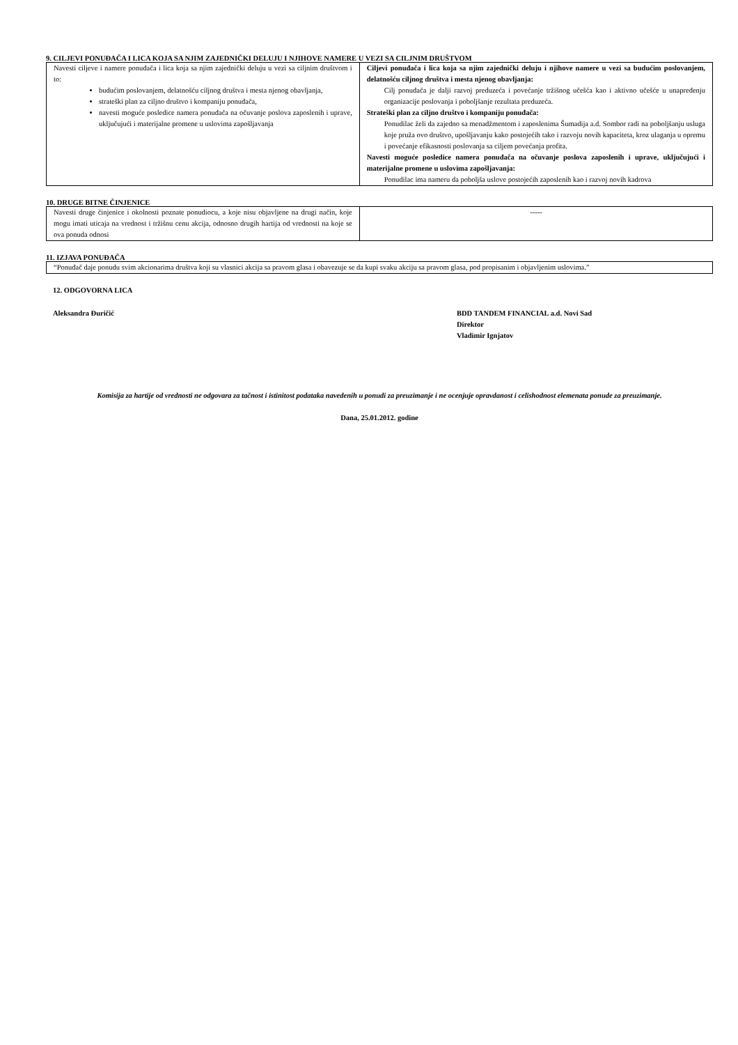9. CILJEVI PONUĐAČA I LICA KOJA SA NJIM ZAJEDNIČKI DELUJU I NJIHOVE NAMERE U VEZI SA CILJNIM DRUŠTVOM
| Navesti ciljeve i namere ponuđača i lica koja sa njim zajednički deluju u vezi sa ciljnim društvom i to: budućim poslovanjem, delatnošću ciljnog društva i mesta njenog obavljanja, strateški plan za ciljno društvo i kompaniju ponuđača, navesti moguće posledice namera ponuđača na očuvanje poslova zaposlenih i uprave, uključujući i materijalne promene u uslovima zapošljavanja | Ciljevi ponuđača i lica koja sa njim zajednički deluju i njihove namere u vezi sa budućim poslovanjem, delatnošću ciljnog društva i mesta njenog obavljanja: Cilj ponuđača je dalji razvoj preduzeća i povećanje tržišnog učešća kao i aktivno učešće u unapređenju organizacije poslovanja i poboljšanje rezultata preduzeća. Strateški plan za ciljno društvo i kompaniju ponuđača: Ponudilac želi da zajedno sa menadžmentom i zaposlenima Šumadija a.d. Sombor radi na poboljšanju usluga koje pruža ovo društvo, upošljavanju kako postojećih tako i razvoju novih kapaciteta, kroz ulaganja u opremu i povećanje efikasnosti poslovanja sa ciljem povećanja profita. Navesti moguće posledice namera ponuđača na očuvanje poslova zaposlenih i uprave, uključujući i materijalne promene u uslovima zapošljavanja: Ponudilac ima nameru da poboljša uslove postojećih zaposlenih kao i razvoj novih kadrova |
10. DRUGE BITNE ČINJENICE
| Navesti druge činjenice i okolnosti poznate ponudiocu, a koje nisu objavljene na drugi način, koje mogu imati uticaja na vrednost i tržišnu cenu akcija, odnosno drugih hartija od vrednosti na koje se ova ponuda odnosi | ----- |
11. IZJAVA PONUĐAČA
| “Ponuđač daje ponudu svim akcionarima društva koji su vlasnici akcija sa pravom glasa i obavezuje se da kupi svaku akciju sa pravom glasa, pod propisanim i objavljenim uslovima.” |
12. ODGOVORNA LICA
Aleksandra Đuričić BDD TANDEM FINANCIAL a.d. Novi Sad
Direktor
Vladimir Ignjatov
Komisija za hartije od vrednosti ne odgovara za tačnost i istinitost podataka navedenih u ponudi za preuzimanje i ne ocenjuje opravdanost i celishodnost elemenata ponude za preuzimanje.
Dana, 25.01.2012. godine